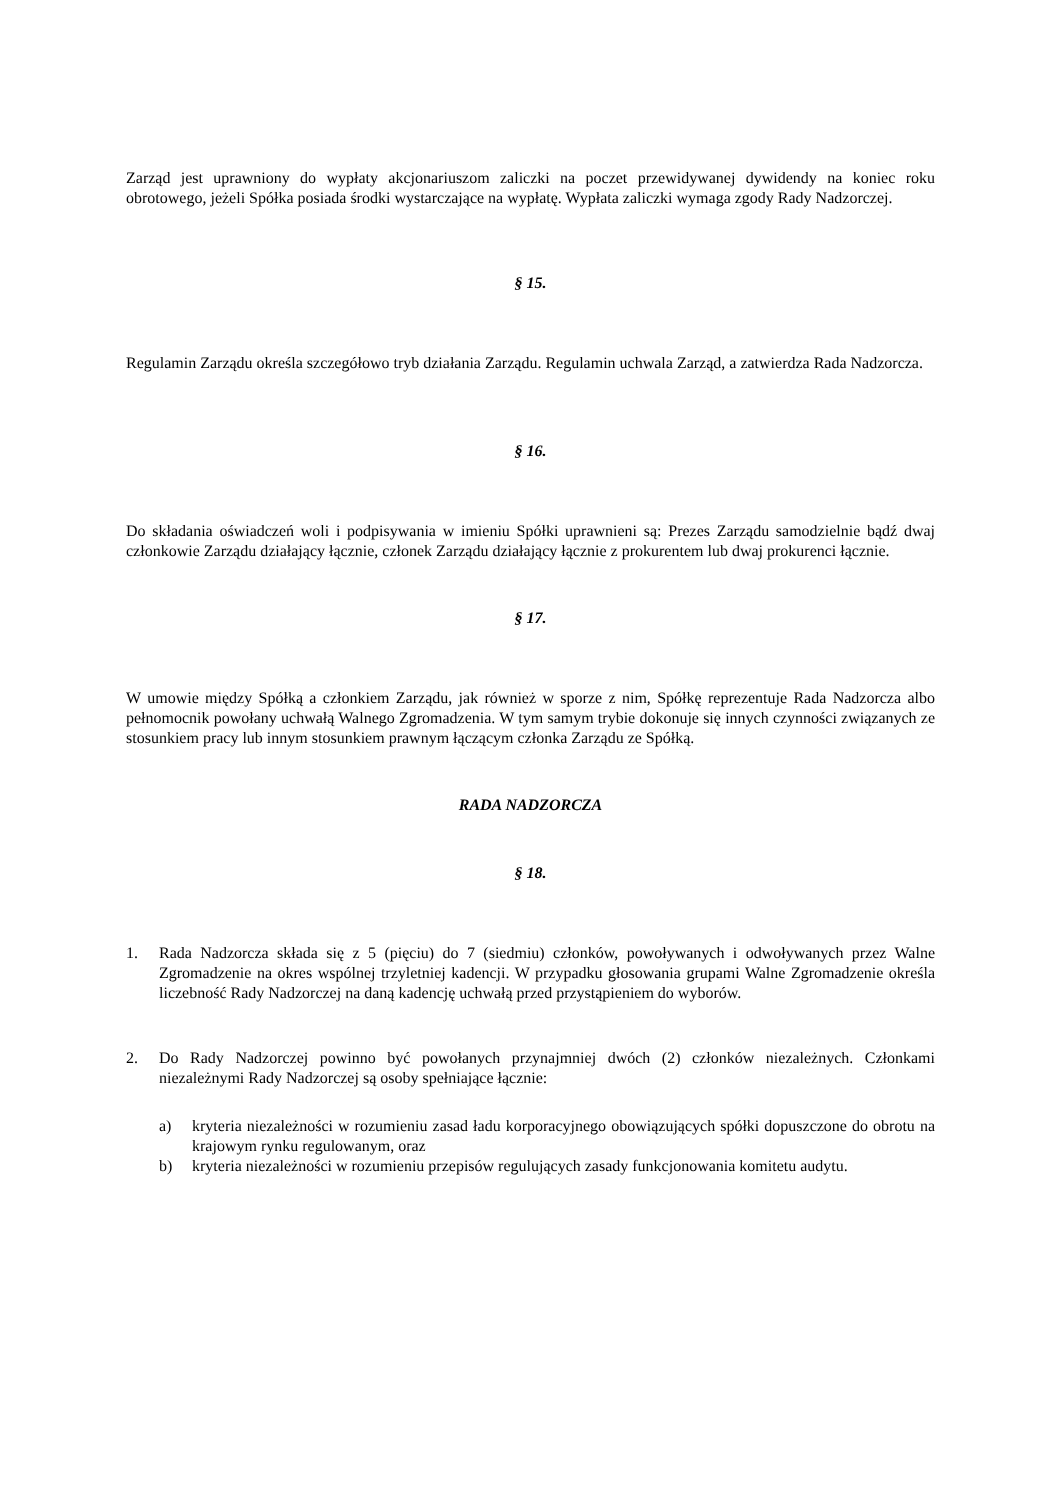Zarząd jest uprawniony do wypłaty akcjonariuszom zaliczki na poczet przewidywanej dywidendy na koniec roku obrotowego, jeżeli Spółka posiada środki wystarczające na wypłatę. Wypłata zaliczki wymaga zgody Rady Nadzorczej.
§ 15.
Regulamin Zarządu określa szczegółowo tryb działania Zarządu. Regulamin uchwala Zarząd, a zatwierdza Rada Nadzorcza.
§ 16.
Do składania oświadczeń woli i podpisywania w imieniu Spółki uprawnieni są: Prezes Zarządu samodzielnie bądź dwaj członkowie Zarządu działający łącznie, członek Zarządu działający łącznie z prokurentem lub dwaj prokurenci łącznie.
§ 17.
W umowie między Spółką a członkiem Zarządu, jak również w sporze z nim, Spółkę reprezentuje Rada Nadzorcza albo pełnomocnik powołany uchwałą Walnego Zgromadzenia. W tym samym trybie dokonuje się innych czynności związanych ze stosunkiem pracy lub innym stosunkiem prawnym łączącym członka Zarządu ze Spółką.
RADA NADZORCZA
§ 18.
1. Rada Nadzorcza składa się z 5 (pięciu) do 7 (siedmiu) członków, powoływanych i odwoływanych przez Walne Zgromadzenie na okres wspólnej trzyletniej kadencji. W przypadku głosowania grupami Walne Zgromadzenie określa liczebność Rady Nadzorczej na daną kadencję uchwałą przed przystąpieniem do wyborów.
2. Do Rady Nadzorczej powinno być powołanych przynajmniej dwóch (2) członków niezależnych. Członkami niezależnymi Rady Nadzorczej są osoby spełniające łącznie:
a) kryteria niezależności w rozumieniu zasad ładu korporacyjnego obowiązujących spółki dopuszczone do obrotu na krajowym rynku regulowanym, oraz
b) kryteria niezależności w rozumieniu przepisów regulujących zasady funkcjonowania komitetu audytu.